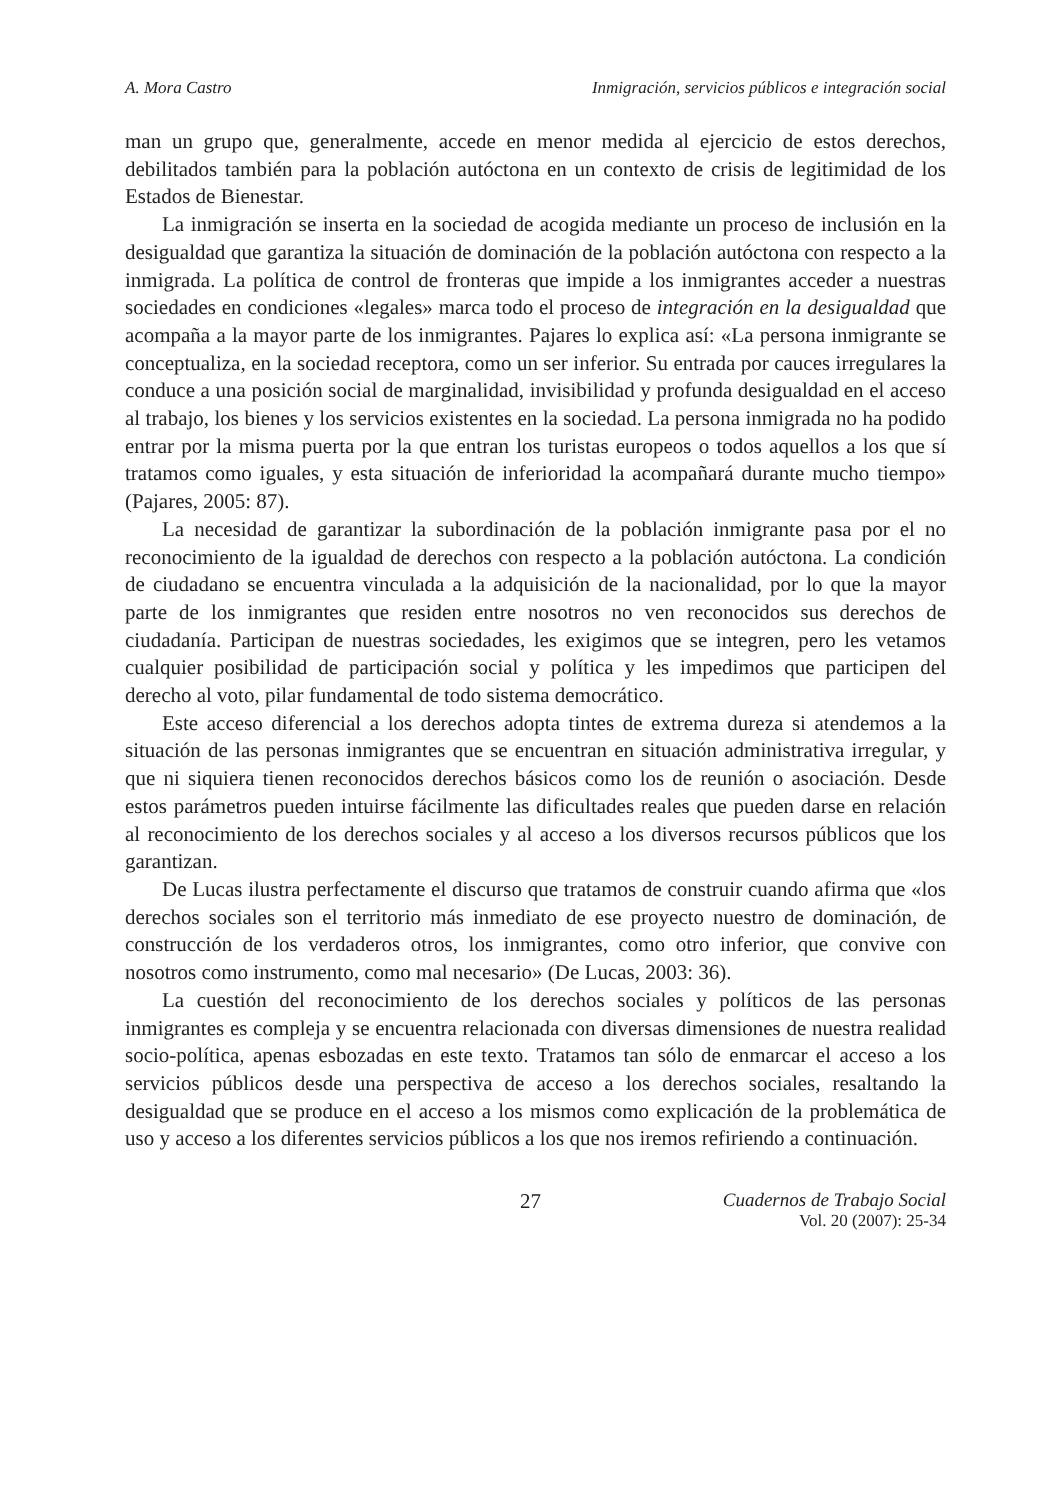A. Mora Castro Inmigración, servicios públicos e integración social
man un grupo que, generalmente, accede en menor medida al ejercicio de estos derechos, debilitados también para la población autóctona en un contexto de crisis de legitimidad de los Estados de Bienestar.
La inmigración se inserta en la sociedad de acogida mediante un proceso de inclusión en la desigualdad que garantiza la situación de dominación de la población autóctona con respecto a la inmigrada. La política de control de fronteras que impide a los inmigrantes acceder a nuestras sociedades en condiciones «legales» marca todo el proceso de integración en la desigualdad que acompaña a la mayor parte de los inmigrantes. Pajares lo explica así: «La persona inmigrante se conceptualiza, en la sociedad receptora, como un ser inferior. Su entrada por cauces irregulares la conduce a una posición social de marginalidad, invisibilidad y profunda desigualdad en el acceso al trabajo, los bienes y los servicios existentes en la sociedad. La persona inmigrada no ha podido entrar por la misma puerta por la que entran los turistas europeos o todos aquellos a los que sí tratamos como iguales, y esta situación de inferioridad la acompañará durante mucho tiempo» (Pajares, 2005: 87).
La necesidad de garantizar la subordinación de la población inmigrante pasa por el no reconocimiento de la igualdad de derechos con respecto a la población autóctona. La condición de ciudadano se encuentra vinculada a la adquisición de la nacionalidad, por lo que la mayor parte de los inmigrantes que residen entre nosotros no ven reconocidos sus derechos de ciudadanía. Participan de nuestras sociedades, les exigimos que se integren, pero les vetamos cualquier posibilidad de participación social y política y les impedimos que participen del derecho al voto, pilar fundamental de todo sistema democrático.
Este acceso diferencial a los derechos adopta tintes de extrema dureza si atendemos a la situación de las personas inmigrantes que se encuentran en situación administrativa irregular, y que ni siquiera tienen reconocidos derechos básicos como los de reunión o asociación. Desde estos parámetros pueden intuirse fácilmente las dificultades reales que pueden darse en relación al reconocimiento de los derechos sociales y al acceso a los diversos recursos públicos que los garantizan.
De Lucas ilustra perfectamente el discurso que tratamos de construir cuando afirma que «los derechos sociales son el territorio más inmediato de ese proyecto nuestro de dominación, de construcción de los verdaderos otros, los inmigrantes, como otro inferior, que convive con nosotros como instrumento, como mal necesario» (De Lucas, 2003: 36).
La cuestión del reconocimiento de los derechos sociales y políticos de las personas inmigrantes es compleja y se encuentra relacionada con diversas dimensiones de nuestra realidad socio-política, apenas esbozadas en este texto. Tratamos tan sólo de enmarcar el acceso a los servicios públicos desde una perspectiva de acceso a los derechos sociales, resaltando la desigualdad que se produce en el acceso a los mismos como explicación de la problemática de uso y acceso a los diferentes servicios públicos a los que nos iremos refiriendo a continuación.
27 Cuadernos de Trabajo Social
Vol. 20 (2007): 25-34